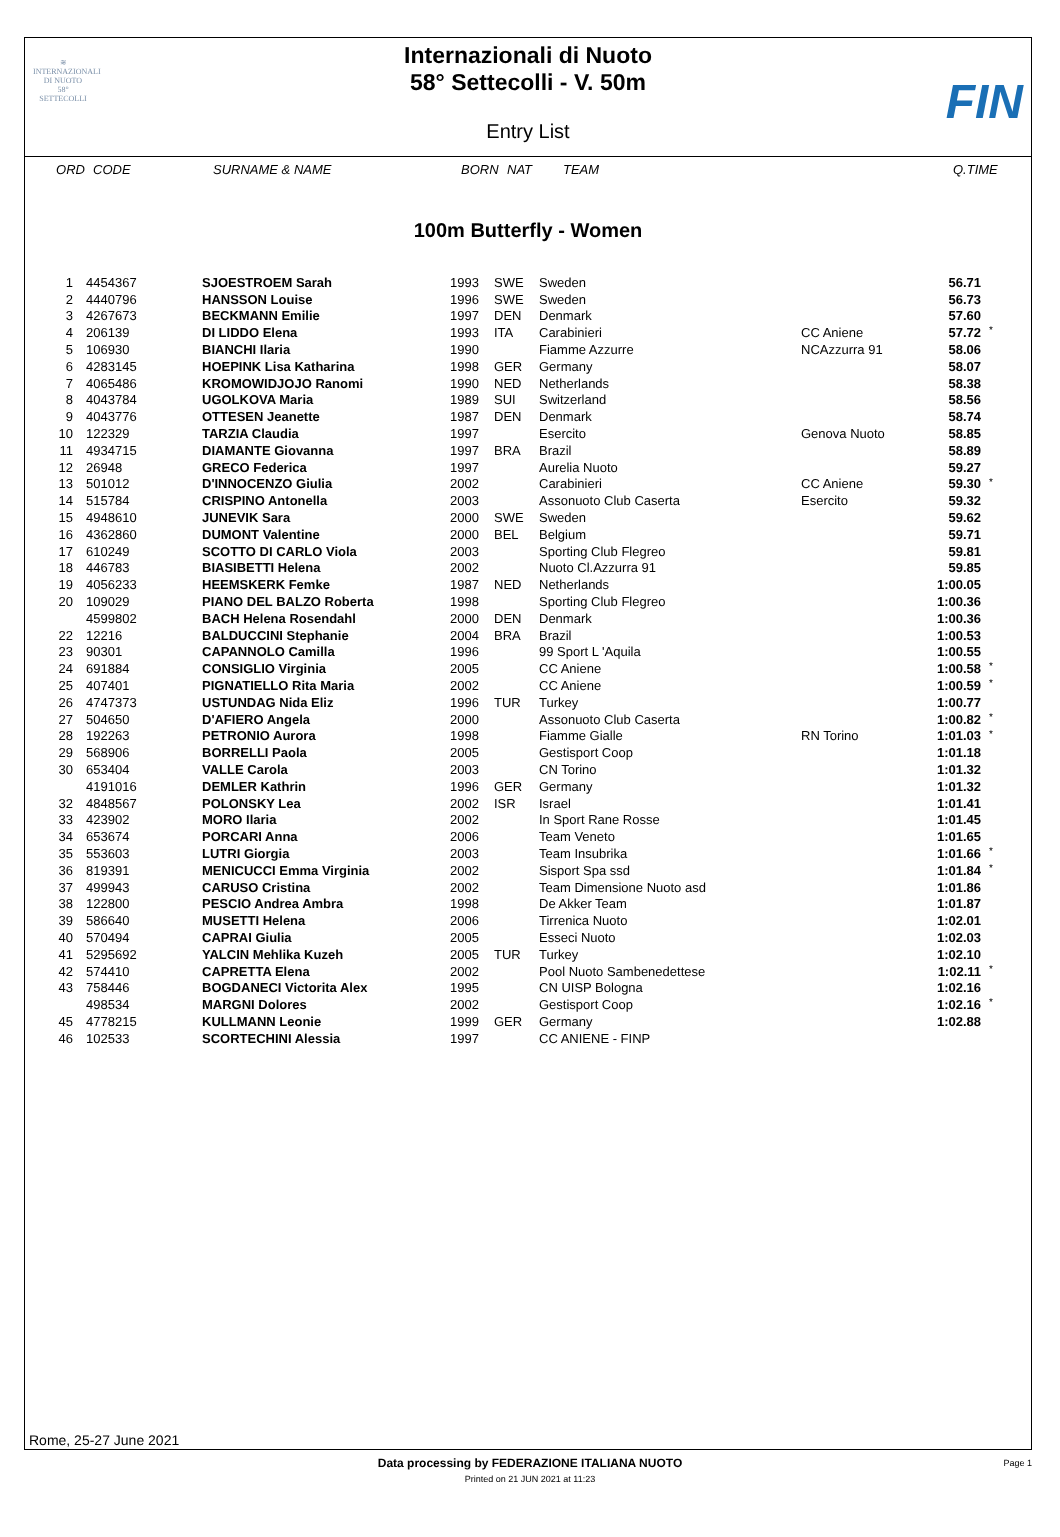≋
INTERNAZIONALI
DI NUOTO
58°
SETTECOLLI
Internazionali di Nuoto
58° Settecolli - V. 50m
FIN
Entry List
ORD CODE SURNAME & NAME BORN NAT TEAM Q.TIME
100m Butterfly - Women
| 1 | 4454367 | SJOESTROEM Sarah | 1993 | SWE | Sweden | | 56.71 | |
| 2 | 4440796 | HANSSON Louise | 1996 | SWE | Sweden | | 56.73 | |
| 3 | 4267673 | BECKMANN Emilie | 1997 | DEN | Denmark | | 57.60 | |
| 4 | 206139 | DI LIDDO Elena | 1993 | ITA | Carabinieri | CC Aniene | 57.72 | * |
| 5 | 106930 | BIANCHI Ilaria | 1990 | | Fiamme Azzurre | NCAzzurra 91 | 58.06 | |
| 6 | 4283145 | HOEPINK Lisa Katharina | 1998 | GER | Germany | | 58.07 | |
| 7 | 4065486 | KROMOWIDJOJO Ranomi | 1990 | NED | Netherlands | | 58.38 | |
| 8 | 4043784 | UGOLKOVA Maria | 1989 | SUI | Switzerland | | 58.56 | |
| 9 | 4043776 | OTTESEN Jeanette | 1987 | DEN | Denmark | | 58.74 | |
| 10 | 122329 | TARZIA Claudia | 1997 | | Esercito | Genova Nuoto | 58.85 | |
| 11 | 4934715 | DIAMANTE Giovanna | 1997 | BRA | Brazil | | 58.89 | |
| 12 | 26948 | GRECO Federica | 1997 | | Aurelia Nuoto | | 59.27 | |
| 13 | 501012 | D'INNOCENZO Giulia | 2002 | | Carabinieri | CC Aniene | 59.30 | * |
| 14 | 515784 | CRISPINO Antonella | 2003 | | Assonuoto Club Caserta | Esercito | 59.32 | |
| 15 | 4948610 | JUNEVIK Sara | 2000 | SWE | Sweden | | 59.62 | |
| 16 | 4362860 | DUMONT Valentine | 2000 | BEL | Belgium | | 59.71 | |
| 17 | 610249 | SCOTTO DI CARLO Viola | 2003 | | Sporting Club Flegreo | | 59.81 | |
| 18 | 446783 | BIASIBETTI Helena | 2002 | | Nuoto Cl.Azzurra 91 | | 59.85 | |
| 19 | 4056233 | HEEMSKERK Femke | 1987 | NED | Netherlands | | 1:00.05 | |
| 20 | 109029 | PIANO DEL BALZO Roberta | 1998 | | Sporting Club Flegreo | | 1:00.36 | |
| | 4599802 | BACH Helena Rosendahl | 2000 | DEN | Denmark | | 1:00.36 | |
| 22 | 12216 | BALDUCCINI Stephanie | 2004 | BRA | Brazil | | 1:00.53 | |
| 23 | 90301 | CAPANNOLO Camilla | 1996 | | 99 Sport L 'Aquila | | 1:00.55 | |
| 24 | 691884 | CONSIGLIO Virginia | 2005 | | CC Aniene | | 1:00.58 | * |
| 25 | 407401 | PIGNATIELLO Rita Maria | 2002 | | CC Aniene | | 1:00.59 | * |
| 26 | 4747373 | USTUNDAG Nida Eliz | 1996 | TUR | Turkey | | 1:00.77 | |
| 27 | 504650 | D'AFIERO Angela | 2000 | | Assonuoto Club Caserta | | 1:00.82 | * |
| 28 | 192263 | PETRONIO Aurora | 1998 | | Fiamme Gialle | RN Torino | 1:01.03 | * |
| 29 | 568906 | BORRELLI Paola | 2005 | | Gestisport Coop | | 1:01.18 | |
| 30 | 653404 | VALLE Carola | 2003 | | CN Torino | | 1:01.32 | |
| | 4191016 | DEMLER Kathrin | 1996 | GER | Germany | | 1:01.32 | |
| 32 | 4848567 | POLONSKY Lea | 2002 | ISR | Israel | | 1:01.41 | |
| 33 | 423902 | MORO Ilaria | 2002 | | In Sport Rane Rosse | | 1:01.45 | |
| 34 | 653674 | PORCARI Anna | 2006 | | Team Veneto | | 1:01.65 | |
| 35 | 553603 | LUTRI Giorgia | 2003 | | Team Insubrika | | 1:01.66 | * |
| 36 | 819391 | MENICUCCI Emma Virginia | 2002 | | Sisport Spa ssd | | 1:01.84 | * |
| 37 | 499943 | CARUSO Cristina | 2002 | | Team Dimensione Nuoto asd | | 1:01.86 | |
| 38 | 122800 | PESCIO Andrea Ambra | 1998 | | De Akker Team | | 1:01.87 | |
| 39 | 586640 | MUSETTI Helena | 2006 | | Tirrenica Nuoto | | 1:02.01 | |
| 40 | 570494 | CAPRAI Giulia | 2005 | | Esseci Nuoto | | 1:02.03 | |
| 41 | 5295692 | YALCIN Mehlika Kuzeh | 2005 | TUR | Turkey | | 1:02.10 | |
| 42 | 574410 | CAPRETTA Elena | 2002 | | Pool Nuoto Sambenedettese | | 1:02.11 | * |
| 43 | 758446 | BOGDANECI Victorita Alex | 1995 | | CN UISP Bologna | | 1:02.16 | |
| | 498534 | MARGNI Dolores | 2002 | | Gestisport Coop | | 1:02.16 | * |
| 45 | 4778215 | KULLMANN Leonie | 1999 | GER | Germany | | 1:02.88 | |
| 46 | 102533 | SCORTECHINI Alessia | 1997 | | CC ANIENE - FINP | | | |
Rome, 25-27 June 2021
Data processing by FEDERAZIONE ITALIANA NUOTO Page 1
Printed on 21 JUN 2021 at 11:23